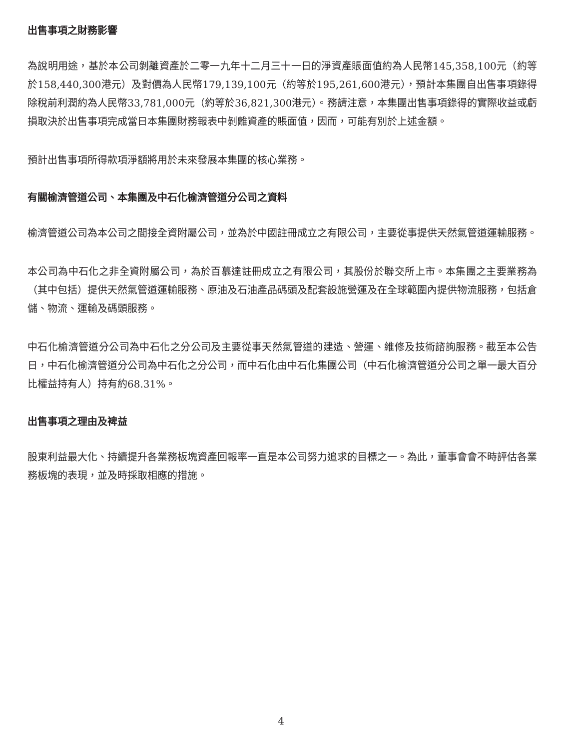出售事項之財務影響
為說明用途，基於本公司剝離資產於二零一九年十二月三十一日的淨資產賬面值約為人民幣145,358,100元（約等於158,440,300港元）及對價為人民幣179,139,100元（約等於195,261,600港元），預計本集團自出售事項錄得除稅前利潤約為人民幣33,781,000元（約等於36,821,300港元）。務請注意，本集團出售事項錄得的實際收益或虧損取決於出售事項完成當日本集團財務報表中剝離資產的賬面值，因而，可能有別於上述金額。
預計出售事項所得款項淨額將用於未來發展本集團的核心業務。
有關榆濟管道公司、本集團及中石化榆濟管道分公司之資料
榆濟管道公司為本公司之間接全資附屬公司，並為於中國註冊成立之有限公司，主要從事提供天然氣管道運輸服務。
本公司為中石化之非全資附屬公司，為於百慕達註冊成立之有限公司，其股份於聯交所上市。本集團之主要業務為（其中包括）提供天然氣管道運輸服務、原油及石油產品碼頭及配套設施營運及在全球範圍內提供物流服務，包括倉儲、物流、運輸及碼頭服務。
中石化榆濟管道分公司為中石化之分公司及主要從事天然氣管道的建造、營運、維修及技術諮詢服務。截至本公告日，中石化榆濟管道分公司為中石化之分公司，而中石化由中石化集團公司（中石化榆濟管道分公司之單一最大百分比權益持有人）持有約68.31%。
出售事項之理由及裨益
股東利益最大化、持續提升各業務板塊資產回報率一直是本公司努力追求的目標之一。為此，董事會會不時評估各業務板塊的表現，並及時採取相應的措施。
4